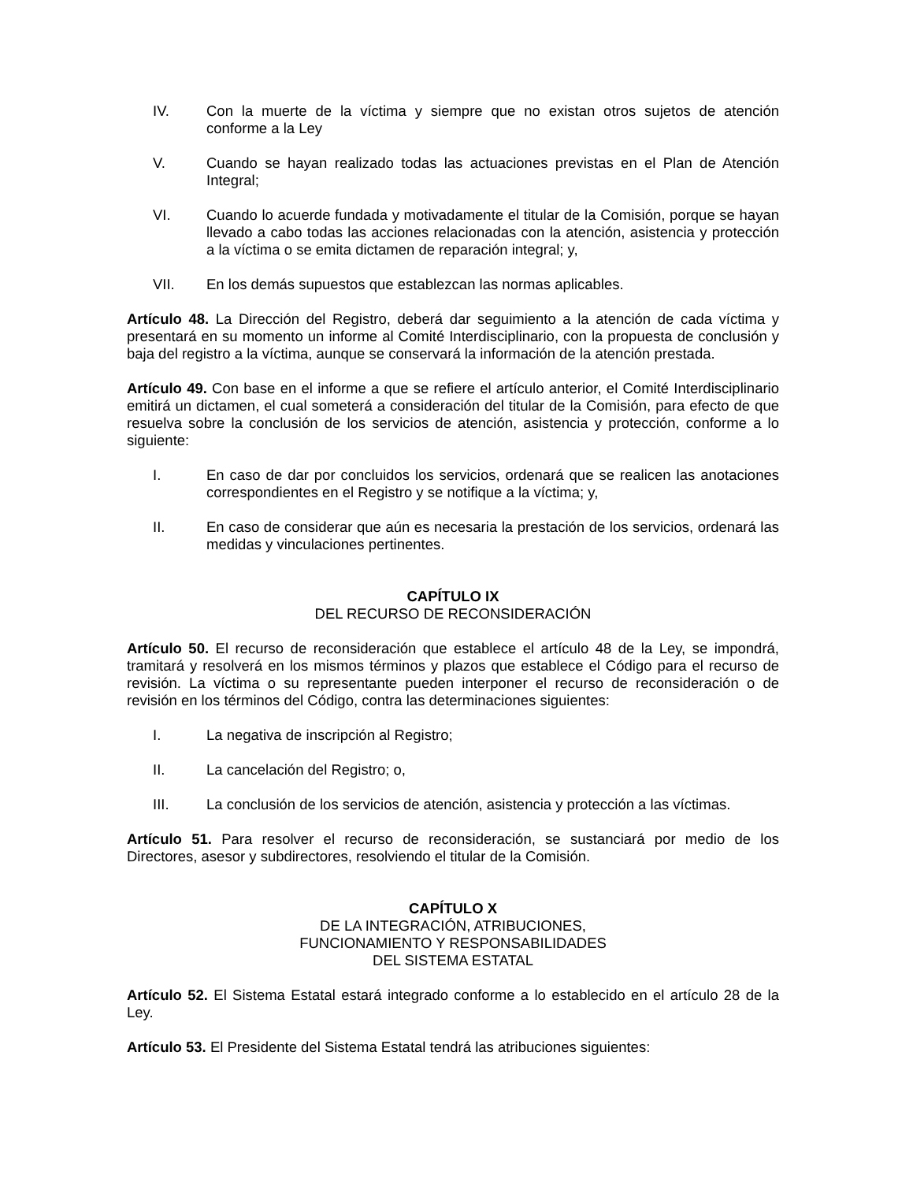IV. Con la muerte de la víctima y siempre que no existan otros sujetos de atención conforme a la Ley
V. Cuando se hayan realizado todas las actuaciones previstas en el Plan de Atención Integral;
VI. Cuando lo acuerde fundada y motivadamente el titular de la Comisión, porque se hayan llevado a cabo todas las acciones relacionadas con la atención, asistencia y protección a la víctima o se emita dictamen de reparación integral; y,
VII. En los demás supuestos que establezcan las normas aplicables.
Artículo 48. La Dirección del Registro, deberá dar seguimiento a la atención de cada víctima y presentará en su momento un informe al Comité Interdisciplinario, con la propuesta de conclusión y baja del registro a la víctima, aunque se conservará la información de la atención prestada.
Artículo 49. Con base en el informe a que se refiere el artículo anterior, el Comité Interdisciplinario emitirá un dictamen, el cual someterá a consideración del titular de la Comisión, para efecto de que resuelva sobre la conclusión de los servicios de atención, asistencia y protección, conforme a lo siguiente:
I. En caso de dar por concluidos los servicios, ordenará que se realicen las anotaciones correspondientes en el Registro y se notifique a la víctima; y,
II. En caso de considerar que aún es necesaria la prestación de los servicios, ordenará las medidas y vinculaciones pertinentes.
CAPÍTULO IX
DEL RECURSO DE RECONSIDERACIÓN
Artículo 50. El recurso de reconsideración que establece el artículo 48 de la Ley, se impondrá, tramitará y resolverá en los mismos términos y plazos que establece el Código para el recurso de revisión. La víctima o su representante pueden interponer el recurso de reconsideración o de revisión en los términos del Código, contra las determinaciones siguientes:
I. La negativa de inscripción al Registro;
II. La cancelación del Registro; o,
III. La conclusión de los servicios de atención, asistencia y protección a las víctimas.
Artículo 51. Para resolver el recurso de reconsideración, se sustanciará por medio de los Directores, asesor y subdirectores, resolviendo el titular de la Comisión.
CAPÍTULO X
DE LA INTEGRACIÓN, ATRIBUCIONES,
FUNCIONAMIENTO Y RESPONSABILIDADES
DEL SISTEMA ESTATAL
Artículo 52. El Sistema Estatal estará integrado conforme a lo establecido en el artículo 28 de la Ley.
Artículo 53. El Presidente del Sistema Estatal tendrá las atribuciones siguientes: